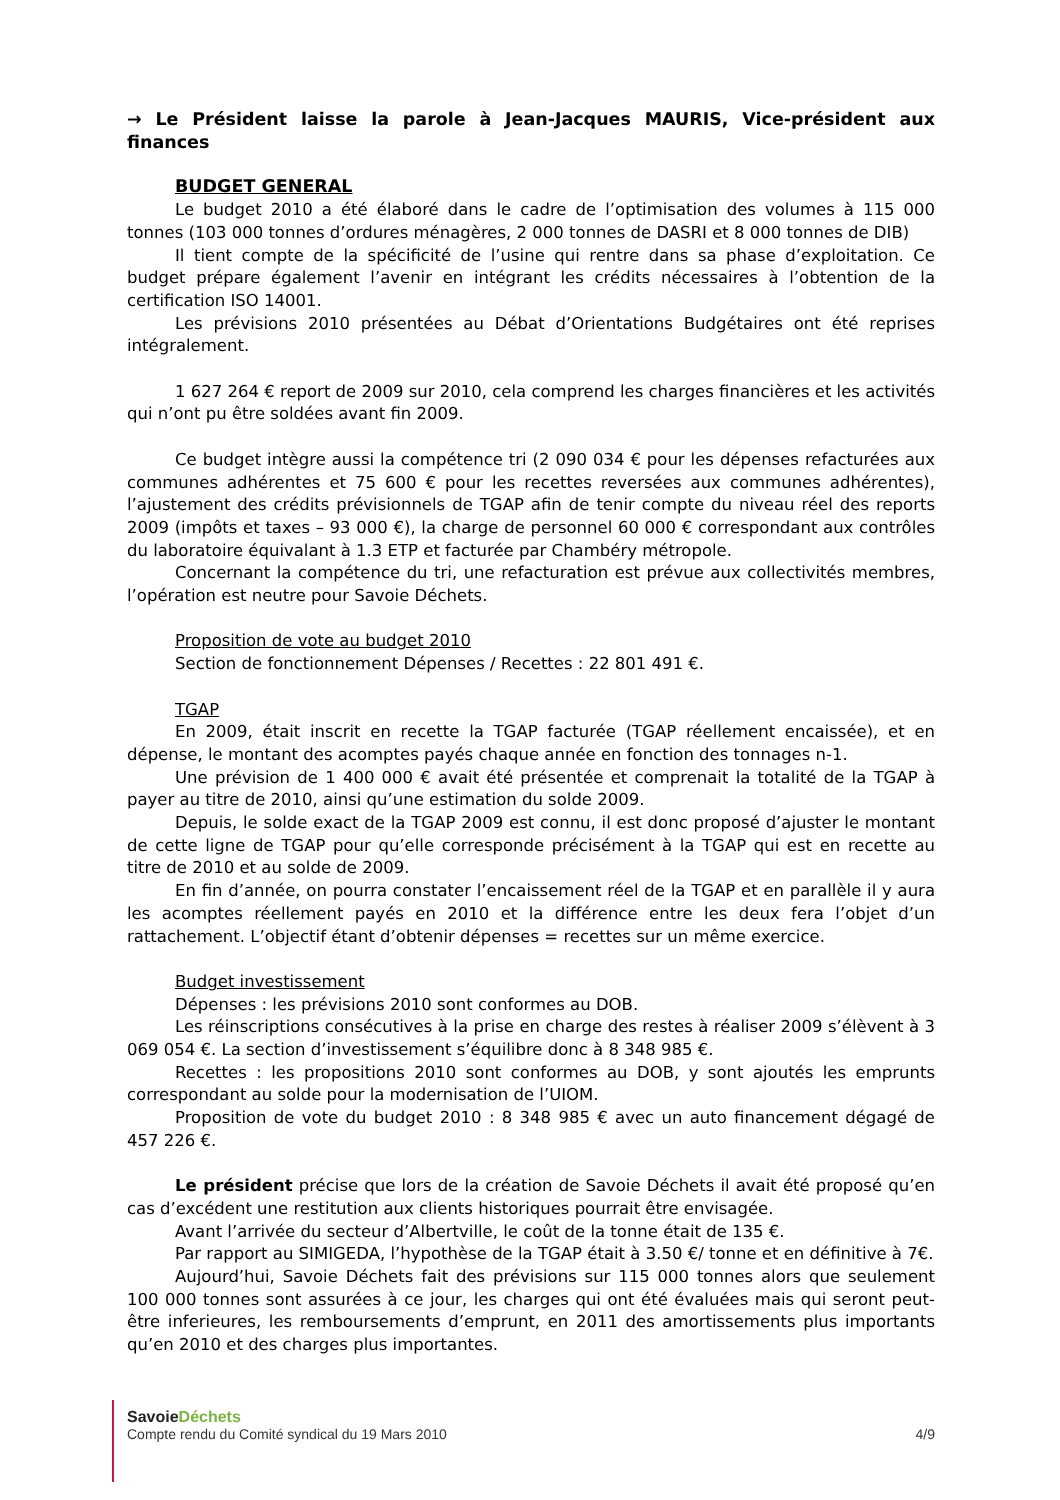→ Le Président laisse la parole à Jean-Jacques MAURIS, Vice-président aux finances
BUDGET GENERAL
Le budget 2010 a été élaboré dans le cadre de l’optimisation des volumes à 115 000 tonnes (103 000 tonnes d’ordures ménagères, 2 000 tonnes de DASRI et 8 000 tonnes de DIB)
Il tient compte de la spécificité de l’usine qui rentre dans sa phase d’exploitation. Ce budget prépare également l’avenir en intégrant les crédits nécessaires à l’obtention de la certification ISO 14001.
Les prévisions 2010 présentées au Débat d’Orientations Budgétaires ont été reprises intégralement.
1 627 264 € report de 2009 sur 2010, cela comprend les charges financières et les activités qui n’ont pu être soldées avant fin 2009.
Ce budget intègre aussi la compétence tri (2 090 034 € pour les dépenses refacturées aux communes adhérentes et 75 600 € pour les recettes reversées aux communes adhérentes), l’ajustement des crédits prévisionnels de TGAP afin de tenir compte du niveau réel des reports 2009 (impôts et taxes – 93 000 €), la charge de personnel 60 000 € correspondant aux contrôles du laboratoire équivalant à 1.3 ETP et facturée par Chambéry métropole.
Concernant la compétence du tri, une refacturation est prévue aux collectivités membres, l’opération est neutre pour Savoie Déchets.
Proposition de vote au budget 2010
Section de fonctionnement Dépenses / Recettes : 22 801 491 €.
TGAP
En 2009, était inscrit en recette la TGAP facturée (TGAP réellement encaissée), et en dépense, le montant des acomptes payés chaque année en fonction des tonnages n-1.
Une prévision de 1 400 000 € avait été présentée et comprenait la totalité de la TGAP à payer au titre de 2010, ainsi qu’une estimation du solde 2009.
Depuis, le solde exact de la TGAP 2009 est connu, il est donc proposé d’ajuster le montant de cette ligne de TGAP pour qu’elle corresponde précisément à la TGAP qui est en recette au titre de 2010 et au solde de 2009.
En fin d’année, on pourra constater l’encaissement réel de la TGAP et en parallèle il y aura les acomptes réellement payés en 2010 et la différence entre les deux fera l’objet d’un rattachement. L’objectif étant d’obtenir dépenses = recettes sur un même exercice.
Budget investissement
Dépenses : les prévisions 2010 sont conformes au DOB.
Les réinscriptions consécutives à la prise en charge des restes à réaliser 2009 s’élèvent à 3 069 054 €. La section d’investissement s’équilibre donc à 8 348 985 €.
Recettes : les propositions 2010 sont conformes au DOB, y sont ajoutés les emprunts correspondant au solde pour la modernisation de l’UIOM.
Proposition de vote du budget 2010 : 8 348 985 € avec un auto financement dégagé de 457 226 €.
Le président précise que lors de la création de Savoie Déchets il avait été proposé qu’en cas d’excédent une restitution aux clients historiques pourrait être envisagée.
Avant l’arrivée du secteur d’Albertville, le coût de la tonne était de 135 €.
Par rapport au SIMIGEDA, l’hypothèse de la TGAP était à 3.50 €/ tonne et en définitive à 7€.
Aujourd’hui, Savoie Déchets fait des prévisions sur 115 000 tonnes alors que seulement 100 000 tonnes sont assurées à ce jour, les charges qui ont été évaluées mais qui seront peut-être inferieures, les remboursements d’emprunt, en 2011 des amortissements plus importants qu’en 2010 et des charges plus importantes.
Savoie Déchets
Compte rendu du Comité syndical du 19 Mars 2010 4/9